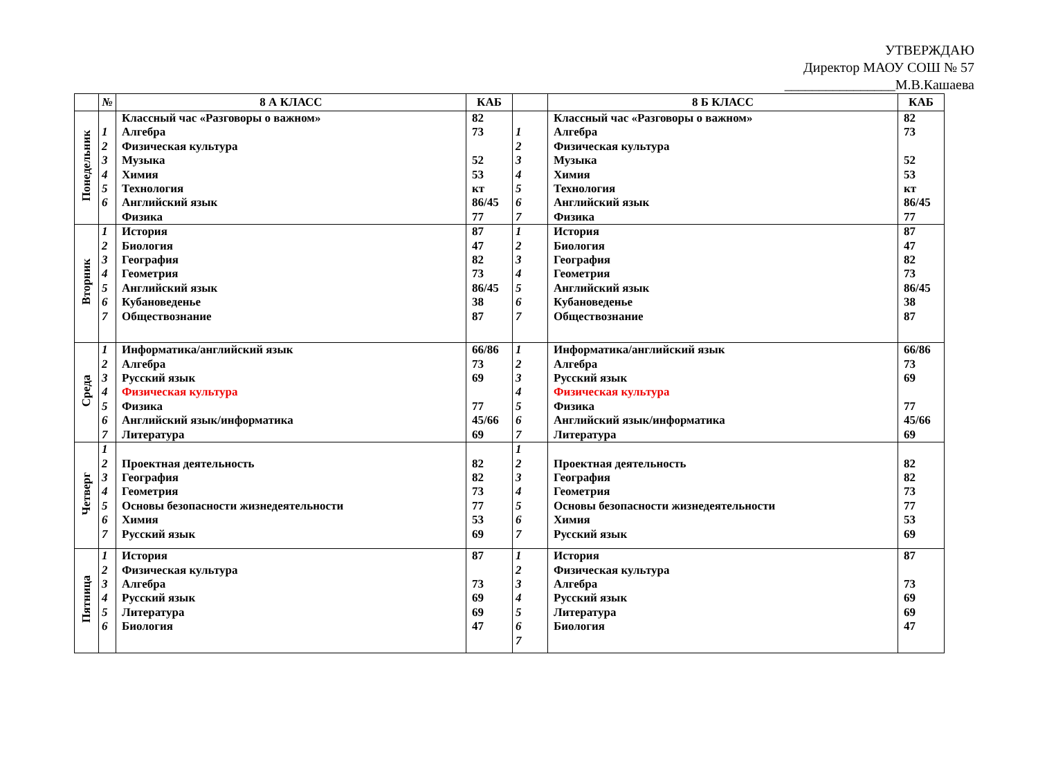УТВЕРЖДАЮ
Директор МАОУ СОШ № 57
________________М.В.Кашаева
| | № | 8 А КЛАСС | КАБ | | 8 Б КЛАСС | КАБ |
| --- | --- | --- | --- | --- | --- | --- |
| Понедельник | 1 2 3 4 5 6 | Классный час «Разговоры о важном» Алгебра Физическая культура Музыка Химия Технология Английский язык Физика | 82 73 52 53 кт 86/45 77 | 1 2 3 4 5 6 7 | Классный час «Разговоры о важном» Алгебра Физическая культура Музыка Химия Технология Английский язык Физика | 82 73 52 53 кт 86/45 77 |
| Вторник | 1 2 3 4 5 6 7 | История Биология География Геометрия Английский язык Кубановеденье Обществознание | 87 47 82 73 86/45 38 87 | 1 2 3 4 5 6 7 | История Биология География Геометрия Английский язык Кубановеденье Обществознание | 87 47 82 73 86/45 38 87 |
| Среда | 1 2 3 4 5 6 7 | Информатика/английский язык Алгебра Русский язык Физическая культура Физика Английский язык/информатика Литература | 66/86 73 69 77 45/66 69 | 1 2 3 4 5 6 7 | Информатика/английский язык Алгебра Русский язык Физическая культура Физика Английский язык/информатика Литература | 66/86 73 69 77 45/66 69 |
| Четверг | 1 2 3 4 5 6 7 | Проектная деятельность География Геометрия Основы безопасности жизнедеятельности Химия Русский язык | 82 82 73 77 53 69 | 1 2 3 4 5 6 7 | Проектная деятельность География Геометрия Основы безопасности жизнедеятельности Химия Русский язык | 82 82 73 77 53 69 |
| Пятница | 1 2 3 4 5 6 | История Физическая культура Алгебра Русский язык Литература Биология | 87 73 69 69 47 | 1 2 3 4 5 6 7 | История Физическая культура Алгебра Русский язык Литература Биология | 87 73 69 69 47 |